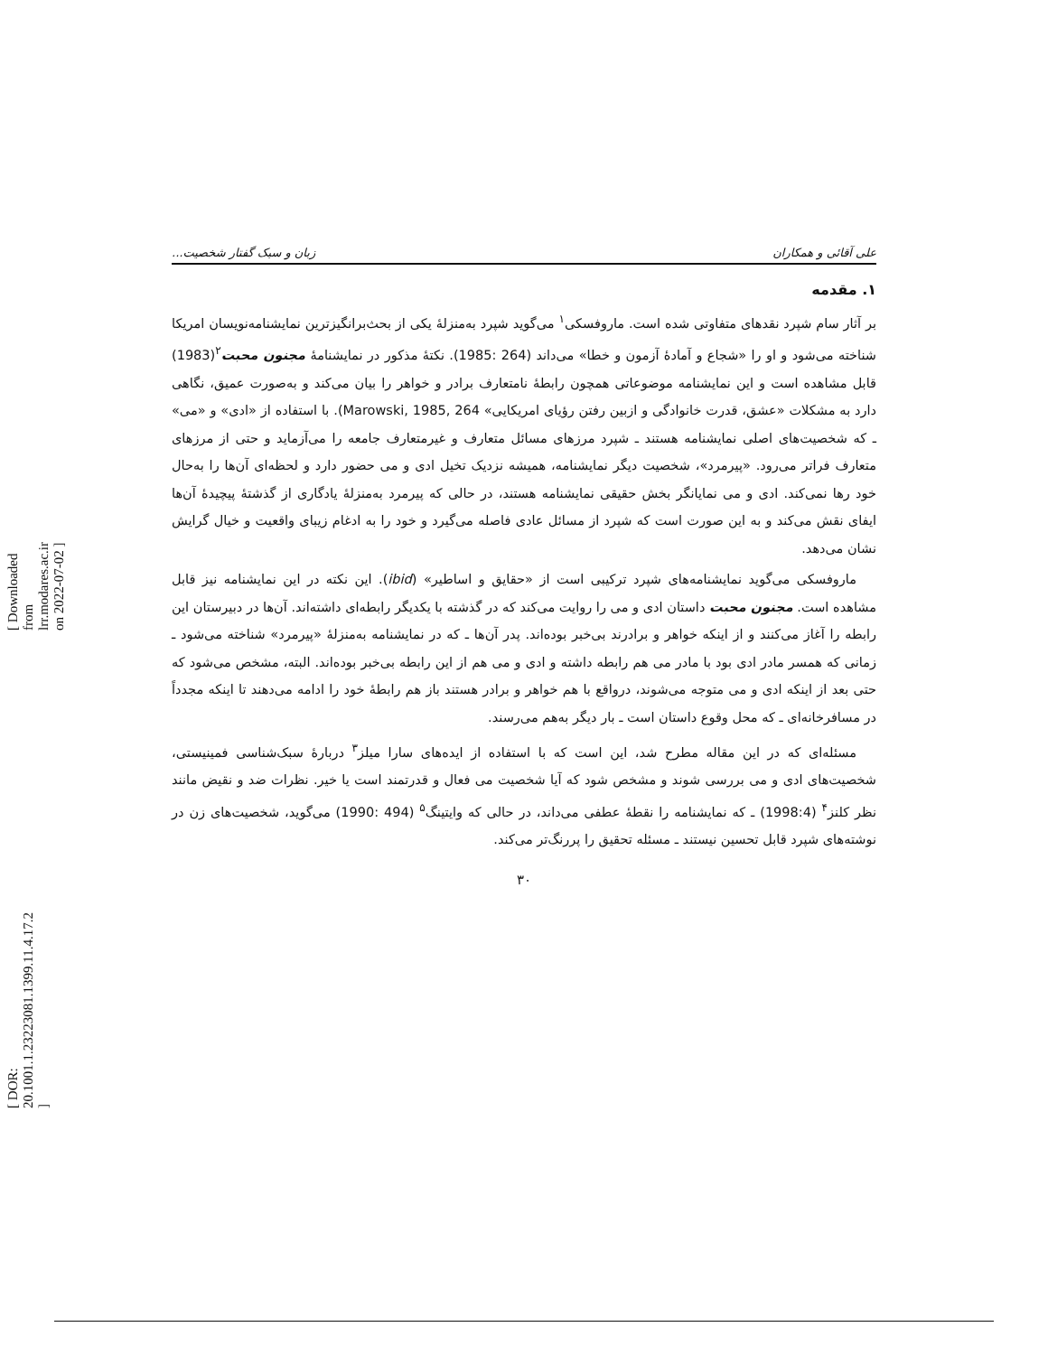[ Downloaded from lrr.modares.ac.ir on 2022-07-02 ]
[ DOR: 20.1001.1.23223081.1399.11.4.17.2 ]
علی آقائی و همکاران زبان و سبک گفتار شخصیت...
۱. مقدمه
بر آثار سام شپرد نقدهای متفاوتی شده است. ماروفسکی<sup>۱</sup> می‌گوید شپرد به‌منزلهٔ یکی از بحث‌برانگیزترین نمایشنامه‌نویسان امریکا شناخته می‌شود و او را «شجاع و آمادهٔ آزمون و خطا» می‌داند (264 :1985). نکتهٔ مذکور در نمایشنامهٔ مجنون محبت<sup>۲</sup>(1983) قابل مشاهده است و این نمایشنامه موضوعاتی همچون رابطهٔ نامتعارف برادر و خواهر را بیان می‌کند و به‌صورت عمیق، نگاهی دارد به مشکلات «عشق، قدرت خانوادگی و ازبین رفتن رؤیای امریکایی» Marowski, 1985, 264). با استفاده از «ادی» و «می» ـ که شخصیت‌های اصلی نمایشنامه هستند ـ شپرد مرزهای مسائل متعارف و غیرمتعارف جامعه را می‌آزماید و حتی از مرزهای متعارف فراتر می‌رود. «پیرمرد»، شخصیت دیگر نمایشنامه، همیشه نزدیک تخیل ادی و می حضور دارد و لحظه‌ای آن‌ها را به‌حال خود رها نمی‌کند. ادی و می نمایانگر بخش حقیقی نمایشنامه هستند، در حالی که پیرمرد به‌منزلهٔ یادگاری از گذشتهٔ پیچیدهٔ آن‌ها ایفای نقش می‌کند و به این صورت است که شپرد از مسائل عادی فاصله می‌گیرد و خود را به ادغام زیبای واقعیت و خیال گرایش نشان می‌دهد.
ماروفسکی می‌گوید نمایشنامه‌های شپرد ترکیبی است از «حقایق و اساطیر» (ibid). این نکته در این نمایشنامه نیز قابل مشاهده است. مجنون محبت داستان ادی و می را روایت می‌کند که در گذشته با یکدیگر رابطه‌ای داشته‌اند. آن‌ها در دبیرستان این رابطه را آغاز می‌کنند و از اینکه خواهر و برادرند بی‌خبر بوده‌اند. پدر آن‌ها ـ که در نمایشنامه به‌منزلهٔ «پیرمرد» شناخته می‌شود ـ زمانی که همسر مادر ادی بود با مادر می هم رابطه داشته و ادی و می هم از این رابطه بی‌خبر بوده‌اند. البته، مشخص می‌شود که حتی بعد از اینکه ادی و می متوجه می‌شوند، درواقع با هم خواهر و برادر هستند باز هم رابطهٔ خود را ادامه می‌دهند تا اینکه مجدداً در مسافرخانه‌ای ـ که محل وقوع داستان است ـ بار دیگر به‌هم می‌رسند.
مسئله‌ای که در این مقاله مطرح شد، این است که با استفاده از ایده‌های سارا میلز<sup>۳</sup> دربارهٔ سبک‌شناسی فمینیستی، شخصیت‌های ادی و می بررسی شوند و مشخص شود که آیا شخصیت می فعال و قدرتمند است یا خیر. نظرات ضد و نقیض مانند نظر کلنز<sup>۴</sup> (1998:4) ـ که نمایشنامه را نقطهٔ عطفی می‌داند، در حالی که وایتینگ<sup>۵</sup> (494 :1990) می‌گوید، شخصیت‌های زن در نوشته‌های شپرد قابل تحسین نیستند ـ مسئله تحقیق را پررنگ‌تر می‌کند.
۳۰